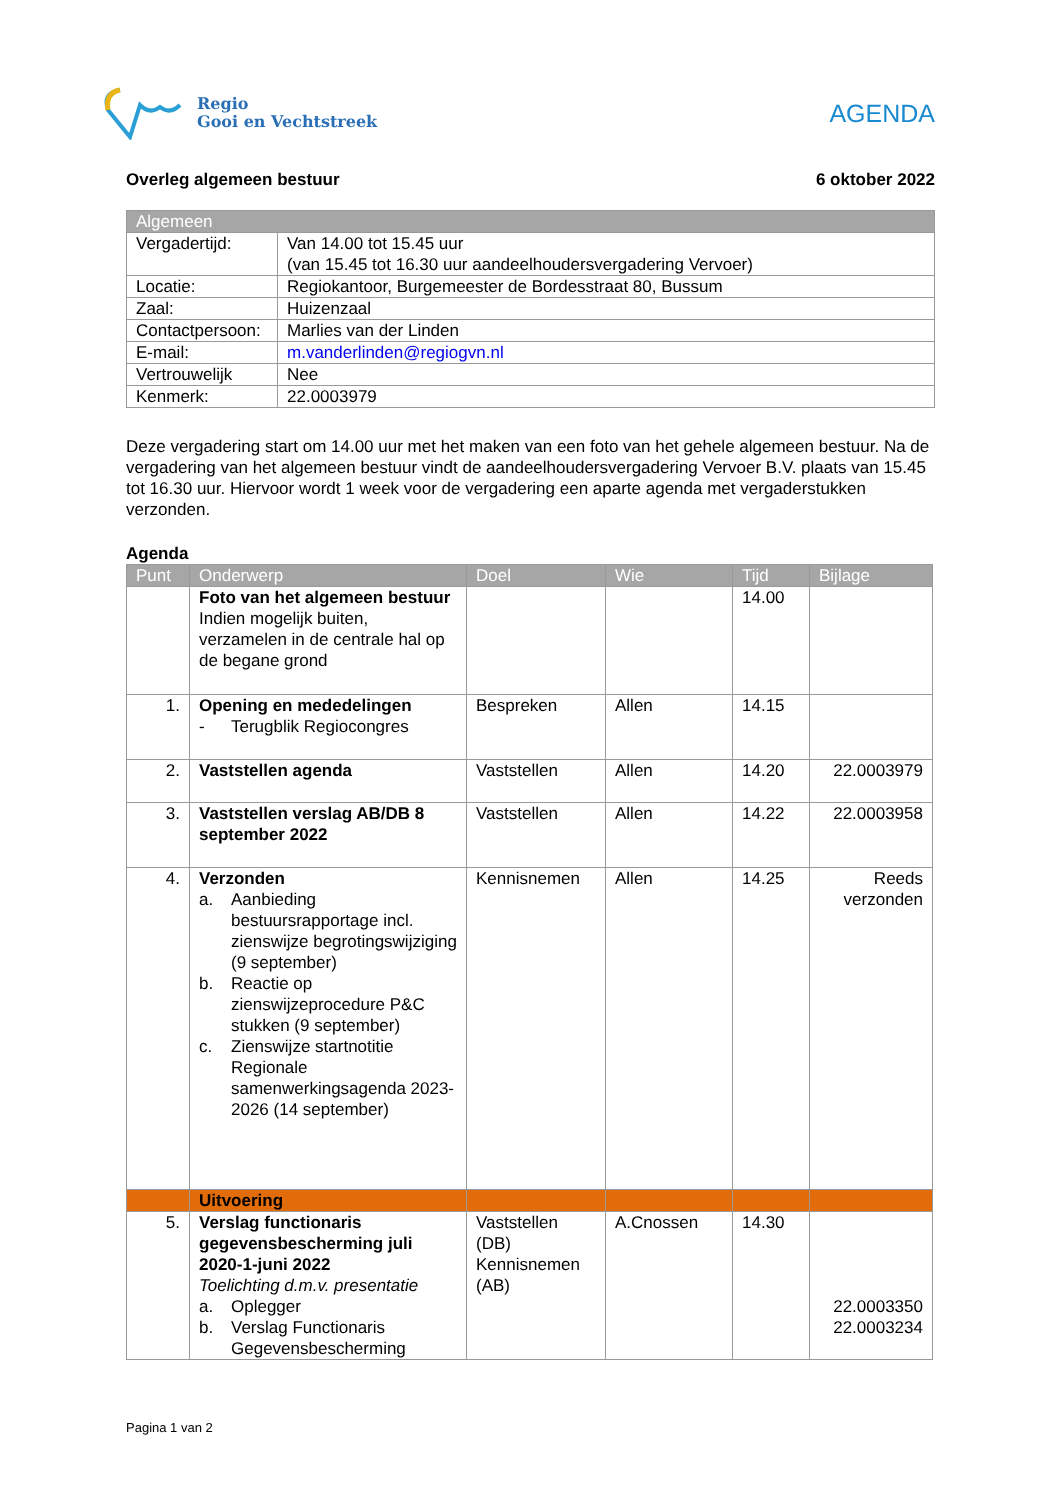Regio
Gooi en Vechtstreek
AGENDA
Overleg algemeen bestuur 6 oktober 2022
| Algemeen | |
| --- | --- |
| Vergadertijd: | Van 14.00 tot 15.45 uur (van 15.45 tot 16.30 uur aandeelhoudersvergadering Vervoer) |
| Locatie: | Regiokantoor, Burgemeester de Bordesstraat 80, Bussum |
| Zaal: | Huizenzaal |
| Contactpersoon: | Marlies van der Linden |
| E-mail: | m.vanderlinden@regiogvn.nl |
| Vertrouwelijk | Nee |
| Kenmerk: | 22.0003979 |
Deze vergadering start om 14.00 uur met het maken van een foto van het gehele algemeen bestuur. Na de vergadering van het algemeen bestuur vindt de aandeelhoudersvergadering Vervoer B.V. plaats van 15.45 tot 16.30 uur. Hiervoor wordt 1 week voor de vergadering een aparte agenda met vergaderstukken verzonden.
Agenda
| Punt | Onderwerp | Doel | Wie | Tijd | Bijlage |
| --- | --- | --- | --- | --- | --- |
| | Foto van het algemeen bestuur Indien mogelijk buiten, verzamelen in de centrale hal op de begane grond | | | 14.00 | |
| 1. | Opening en mededelingen - Terugblik Regiocongres | Bespreken | Allen | 14.15 | |
| 2. | Vaststellen agenda | Vaststellen | Allen | 14.20 | 22.0003979 |
| 3. | Vaststellen verslag AB/DB 8 september 2022 | Vaststellen | Allen | 14.22 | 22.0003958 |
| 4. | Verzonden a. Aanbieding bestuursrapportage incl. zienswijze begrotingswijziging (9 september) b. Reactie op zienswijzeprocedure P&C stukken (9 september) c. Zienswijze startnotitie Regionale samenwerkingsagenda 2023-2026 (14 september) | Kennisnemen | Allen | 14.25 | Reeds verzonden |
| | Uitvoering | | | | |
| 5. | Verslag functionaris gegevensbescherming juli 2020-1-juni 2022 Toelichting d.m.v. presentatie a. Oplegger b. Verslag Functionaris Gegevensbescherming | Vaststellen (DB) Kennisnemen (AB) | A.Cnossen | 14.30 | 22.0003350 22.0003234 |
Pagina 1 van 2